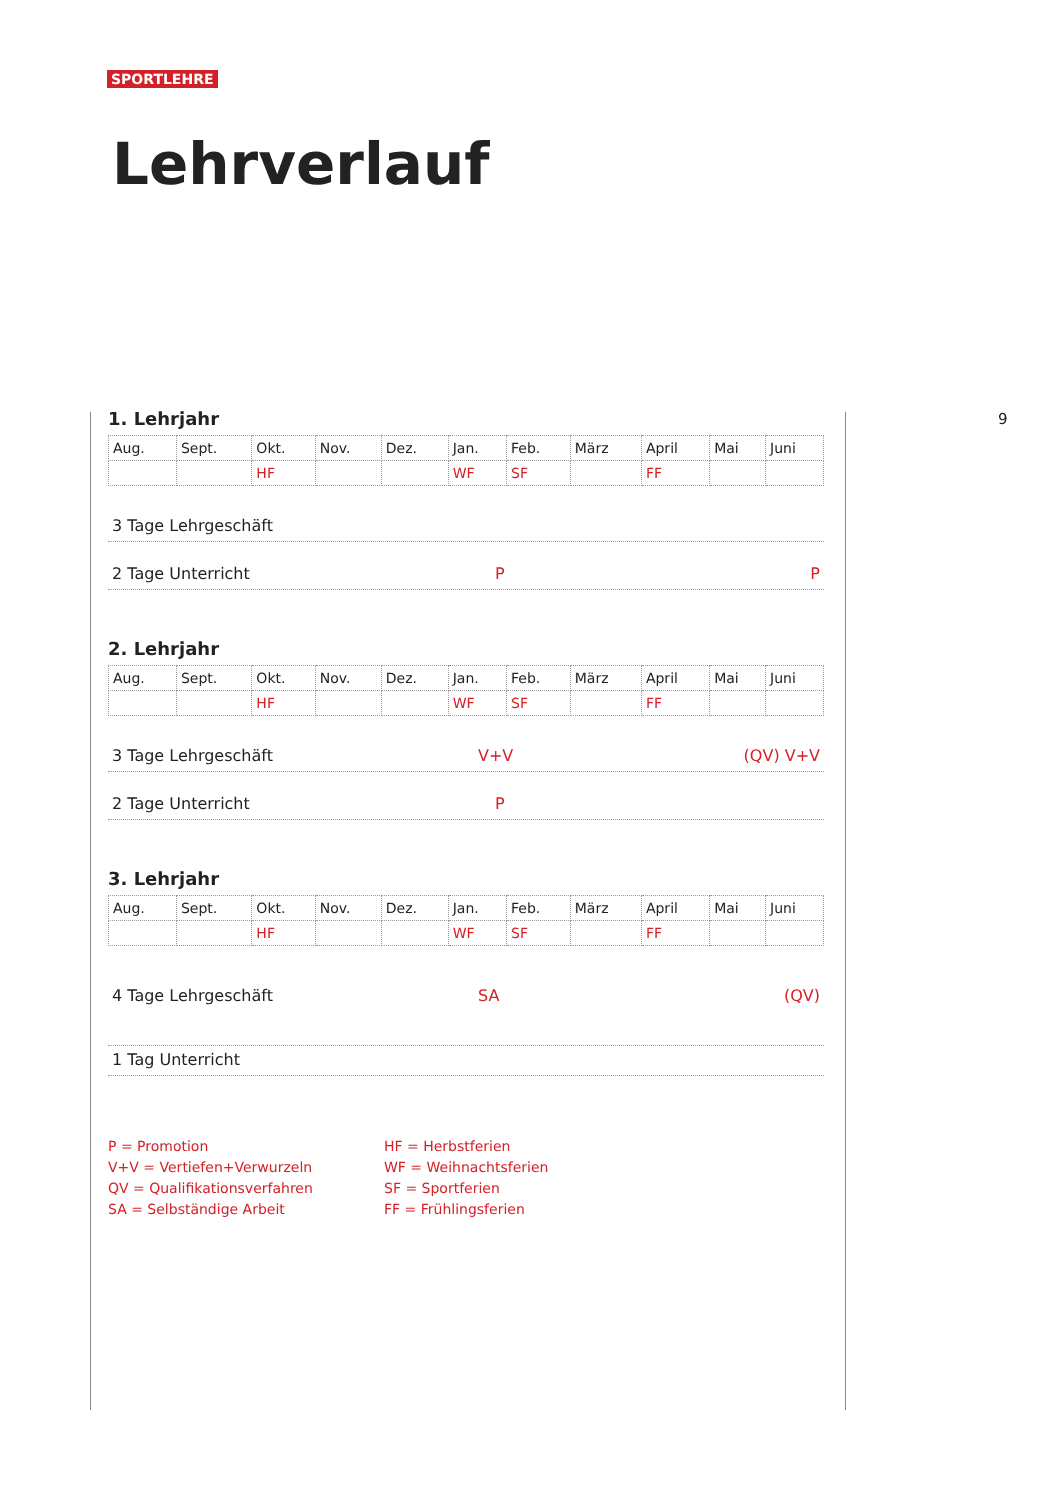SPORTLEHRE
Lehrverlauf
9
1. Lehrjahr
| Aug. | Sept. | Okt. | Nov. | Dez. | Jan. | Feb. | März | April | Mai | Juni |
| | | HF | | | WF | SF | | FF | | |
3 Tage Lehrgeschäft
2 Tage Unterricht P P
2. Lehrjahr
| Aug. | Sept. | Okt. | Nov. | Dez. | Jan. | Feb. | März | April | Mai | Juni |
| | | HF | | | WF | SF | | FF | | |
3 Tage Lehrgeschäft V+V (QV) V+V
2 Tage Unterricht P
3. Lehrjahr
| Aug. | Sept. | Okt. | Nov. | Dez. | Jan. | Feb. | März | April | Mai | Juni |
| | | HF | | | WF | SF | | FF | | |
4 Tage Lehrgeschäft SA (QV)
1 Tag Unterricht
P = Promotion
V+V = Vertiefen+Verwurzeln
QV = Qualifikationsverfahren
SA = Selbständige Arbeit
HF = Herbstferien
WF = Weihnachtsferien
SF = Sportferien
FF = Frühlingsferien